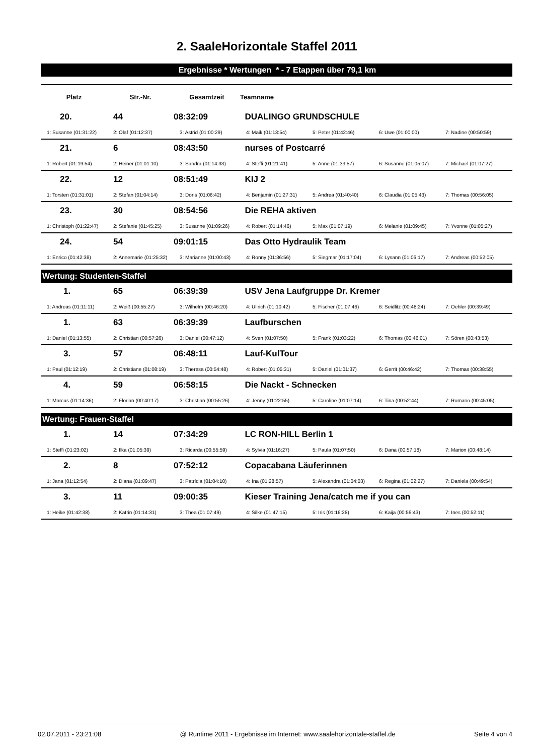2. SaaleHorizontale Staffel 2011
Ergebnisse * Wertungen * - 7 Etappen über 79,1 km
| Platz | Str.-Nr. | Gesamtzeit | Teamname | | | |
| --- | --- | --- | --- | --- | --- | --- |
| 20. | 44 | 08:32:09 | DUALINGO GRUNDSCHULE | | | |
| 1: Susanne (01:31:22) | 2: Olaf (01:12:37) | 3: Astrid (01:00:29) | 4: Maik (01:13:54) | 5: Peter (01:42:46) | 6: Uwe (01:00:00) | 7: Nadine (00:50:59) |
| 21. | 6 | 08:43:50 | nurses of Postcarré | | | |
| 1: Robert (01:19:54) | 2: Heiner (01:01:10) | 3: Sandra (01:14:33) | 4: Steffi (01:21:41) | 5: Anne (01:33:57) | 6: Susanne (01:05:07) | 7: Michael (01:07:27) |
| 22. | 12 | 08:51:49 | KIJ 2 | | | |
| 1: Torsten (01:31:01) | 2: Stefan (01:04:14) | 3: Doris (01:06:42) | 4: Benjamin (01:27:31) | 5: Andrea (01:40:40) | 6: Claudia (01:05:43) | 7: Thomas (00:56:05) |
| 23. | 30 | 08:54:56 | Die REHA aktiven | | | |
| 1: Christoph (01:22:47) | 2: Stefanie (01:45:25) | 3: Susanne (01:09:26) | 4: Robert (01:14:46) | 5: Max (01:07:19) | 6: Melanie (01:09:45) | 7: Yvonne (01:05:27) |
| 24. | 54 | 09:01:15 | Das Otto Hydraulik Team | | | |
| 1: Enrico (01:42:38) | 2: Annemarie (01:25:32) | 3: Marianne (01:00:43) | 4: Ronny (01:36:56) | 5: Siegmar (01:17:04) | 6: Lysann (01:06:17) | 7: Andreas (00:52:05) |
Wertung: Studenten-Staffel
| 1. | 65 | 06:39:39 | USV Jena Laufgruppe Dr. Kremer | | | |
| 1: Andreas (01:11:11) | 2: Weiß (00:55:27) | 3: Wilhelm (00:46:20) | 4: Ullrich (01:10:42) | 5: Fischer (01:07:46) | 6: Seidlitz (00:48:24) | 7: Oehler (00:39:49) |
| 1. | 63 | 06:39:39 | Laufburschen | | | |
| 1: Daniel (01:13:55) | 2: Christian (00:57:26) | 3: Daniel (00:47:12) | 4: Sven (01:07:50) | 5: Frank (01:03:22) | 6: Thomas (00:46:01) | 7: Sören (00:43:53) |
| 3. | 57 | 06:48:11 | Lauf-KulTour | | | |
| 1: Paul (01:12:19) | 2: Christiane (01:08:19) | 3: Theresa (00:54:48) | 4: Robert (01:05:31) | 5: Daniel (01:01:37) | 6: Gerrit (00:46:42) | 7: Thomas (00:38:55) |
| 4. | 59 | 06:58:15 | Die Nackt - Schnecken | | | |
| 1: Marcus (01:14:36) | 2: Florian (00:40:17) | 3: Christian (00:55:26) | 4: Jenny (01:22:55) | 5: Caroline (01:07:14) | 6: Tina (00:52:44) | 7: Romano (00:45:05) |
Wertung: Frauen-Staffel
| 1. | 14 | 07:34:29 | LC RON-HILL Berlin 1 | | | |
| 1: Steffi (01:23:02) | 2: Ilka (01:05:39) | 3: Ricarda (00:55:59) | 4: Sylvia (01:16:27) | 5: Paula (01:07:50) | 6: Dana (00:57:18) | 7: Marion (00:48:14) |
| 2. | 8 | 07:52:12 | Copacabana Läuferinnen | | | |
| 1: Jana (01:12:54) | 2: Diana (01:09:47) | 3: Patrícia (01:04:10) | 4: Ina (01:28:57) | 5: Alexandra (01:04:03) | 6: Regina (01:02:27) | 7: Daniela (00:49:54) |
| 3. | 11 | 09:00:35 | Kieser Training Jena/catch me if you can | | | |
| 1: Heike (01:42:38) | 2: Katrin (01:14:31) | 3: Thea (01:07:49) | 4: Silke (01:47:15) | 5: Iris (01:16:28) | 6: Kaija (00:59:43) | 7: Ines (00:52:11) |
02.07.2011 - 23:21:08 @ Runtime 2011 - Ergebnisse im Internet: www.saalehorizontale-staffel.de Seite 4 von 4